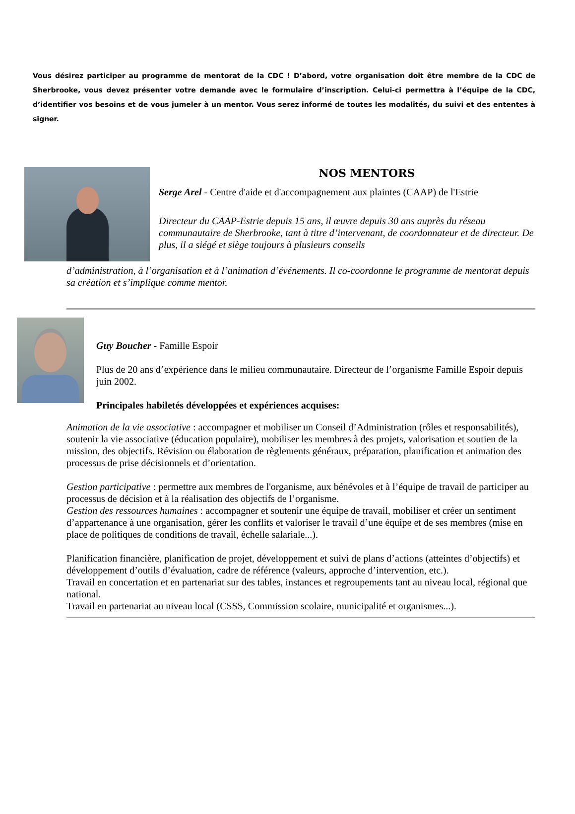Vous désirez participer au programme de mentorat de la CDC ! D’abord, votre organisation doit être membre de la CDC de Sherbrooke, vous devez présenter votre demande avec le formulaire d’inscription. Celui-ci permettra à l’équipe de la CDC, d’identifier vos besoins et de vous jumeler à un mentor. Vous serez informé de toutes les modalités, du suivi et des ententes à signer.
NOS MENTORS
Serge Arel - Centre d'aide et d'accompagnement aux plaintes (CAAP) de l'Estrie
Directeur du CAAP-Estrie depuis 15 ans, il œuvre depuis 30 ans auprès du réseau communautaire de Sherbrooke, tant à titre d’intervenant, de coordonnateur et de directeur. De plus, il a siégé et siège toujours à plusieurs conseils
d’administration, à l’organisation et à l’animation d’événements. Il co-coordonne le programme de mentorat depuis sa création et s’implique comme mentor.
Guy Boucher - Famille Espoir
Plus de 20 ans d’expérience dans le milieu communautaire. Directeur de l’organisme Famille Espoir depuis juin 2002.
Principales habiletés développées et expériences acquises:
Animation de la vie associative : accompagner et mobiliser un Conseil d’Administration (rôles et responsabilités), soutenir la vie associative (éducation populaire), mobiliser les membres à des projets, valorisation et soutien de la mission, des objectifs. Révision ou élaboration de règlements généraux, préparation, planification et animation des processus de prise décisionnels et d’orientation.
Gestion participative : permettre aux membres de l'organisme, aux bénévoles et à l’équipe de travail de participer au processus de décision et à la réalisation des objectifs de l’organisme.
Gestion des ressources humaines : accompagner et soutenir une équipe de travail, mobiliser et créer un sentiment d’appartenance à une organisation, gérer les conflits et valoriser le travail d’une équipe et de ses membres (mise en place de politiques de conditions de travail, échelle salariale...).
Planification financière, planification de projet, développement et suivi de plans d’actions (atteintes d’objectifs) et développement d’outils d’évaluation, cadre de référence (valeurs, approche d’intervention, etc.).
Travail en concertation et en partenariat sur des tables, instances et regroupements tant au niveau local, régional que national.
Travail en partenariat au niveau local (CSSS, Commission scolaire, municipalité et organismes...).